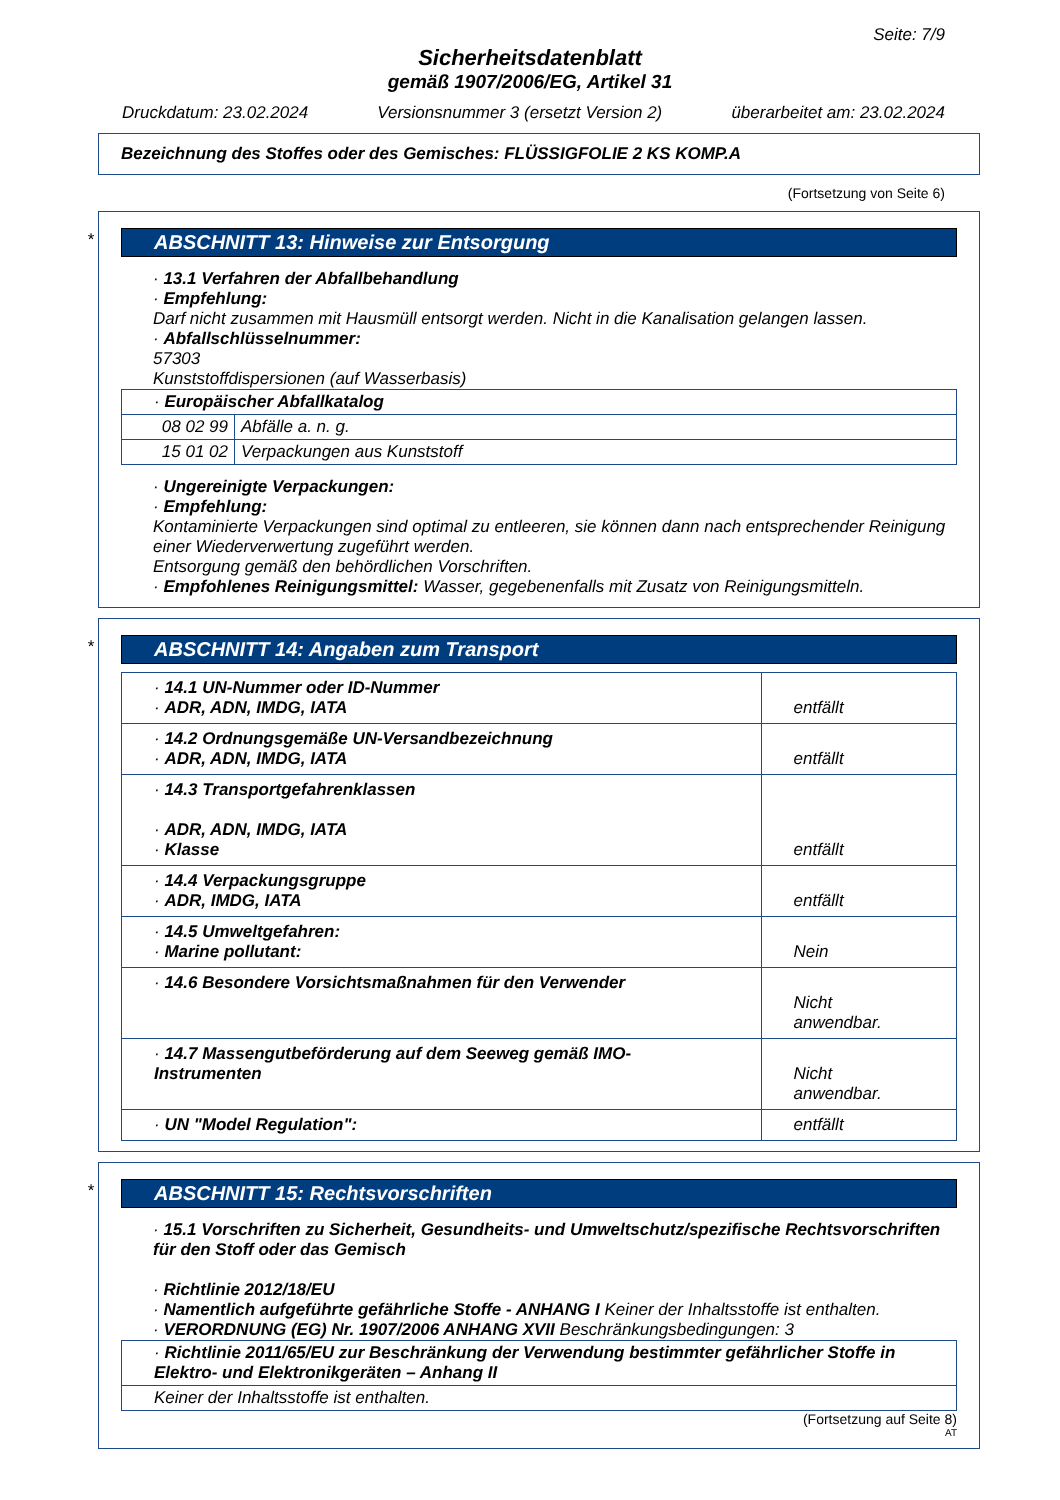Seite: 7/9
Sicherheitsdatenblatt
gemäß 1907/2006/EG, Artikel 31
Druckdatum: 23.02.2024 Versionsnummer 3 (ersetzt Version 2) überarbeitet am: 23.02.2024
Bezeichnung des Stoffes oder des Gemisches: FLÜSSIGFOLIE 2 KS KOMP.A
(Fortsetzung von Seite 6)
*
ABSCHNITT 13: Hinweise zur Entsorgung
· 13.1 Verfahren der Abfallbehandlung
· Empfehlung:
Darf nicht zusammen mit Hausmüll entsorgt werden. Nicht in die Kanalisation gelangen lassen.
· Abfallschlüsselnummer:
57303
Kunststoffdispersionen (auf Wasserbasis)
| · Europäischer Abfallkatalog | |
| 08 02 99 | Abfälle a. n. g. |
| 15 01 02 | Verpackungen aus Kunststoff |
· Ungereinigte Verpackungen:
· Empfehlung:
Kontaminierte Verpackungen sind optimal zu entleeren, sie können dann nach entsprechender Reinigung einer Wiederverwertung zugeführt werden.
Entsorgung gemäß den behördlichen Vorschriften.
· Empfohlenes Reinigungsmittel: Wasser, gegebenenfalls mit Zusatz von Reinigungsmitteln.
*
ABSCHNITT 14: Angaben zum Transport
| · 14.1 UN-Nummer oder ID-Nummer · ADR, ADN, IMDG, IATA | entfällt |
| · 14.2 Ordnungsgemäße UN-Versandbezeichnung · ADR, ADN, IMDG, IATA | entfällt |
| · 14.3 Transportgefahrenklassen · ADR, ADN, IMDG, IATA · Klasse | entfällt |
| · 14.4 Verpackungsgruppe · ADR, IMDG, IATA | entfällt |
| · 14.5 Umweltgefahren: · Marine pollutant: | Nein |
| · 14.6 Besondere Vorsichtsmaßnahmen für den Verwender | Nicht anwendbar. |
| · 14.7 Massengutbeförderung auf dem Seeweg gemäß IMO-Instrumenten | Nicht anwendbar. |
| · UN "Model Regulation": | entfällt |
*
ABSCHNITT 15: Rechtsvorschriften
· 15.1 Vorschriften zu Sicherheit, Gesundheits- und Umweltschutz/spezifische Rechtsvorschriften für den Stoff oder das Gemisch
· Richtlinie 2012/18/EU
· Namentlich aufgeführte gefährliche Stoffe - ANHANG I Keiner der Inhaltsstoffe ist enthalten.
· VERORDNUNG (EG) Nr. 1907/2006 ANHANG XVII Beschränkungsbedingungen: 3
| · Richtlinie 2011/65/EU zur Beschränkung der Verwendung bestimmter gefährlicher Stoffe in Elektro- und Elektronikgeräten – Anhang II |
| Keiner der Inhaltsstoffe ist enthalten. |
(Fortsetzung auf Seite 8)
AT